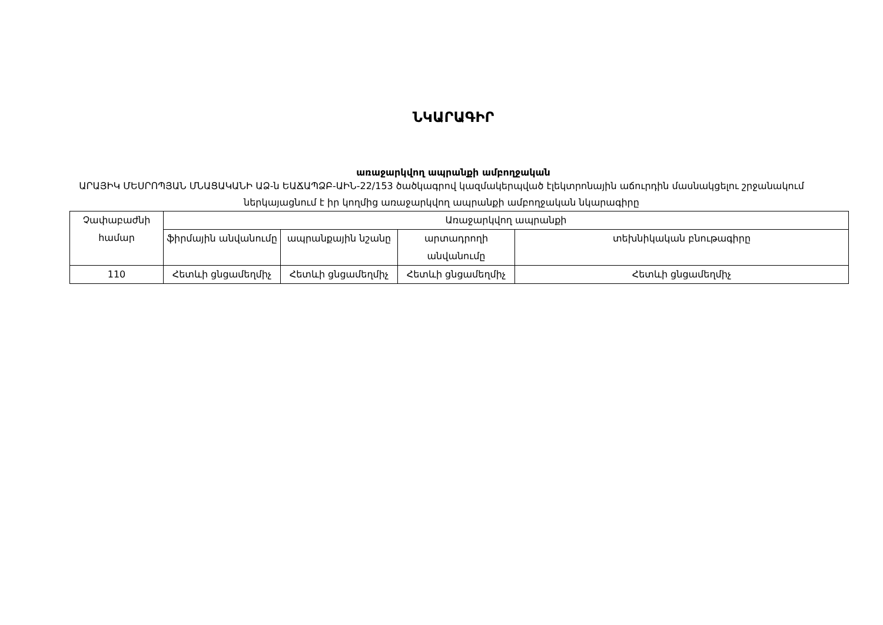ՆԿԱՐԱԳԻՐ
առաջարկվող ապրանքի ամբողջական
ԱՐԱՅԻԿ ՄԵՍՐՈՊՅԱՆ ՄՆԱՑԱԿԱՆԻ ԱՁ-ն ԵԱՃԱՊՁԲ-ԱԻՆ-22/153 ծածկագրով կազմակերպված էլեկտրոնային աճուրդին մասնակցելու շրջանակում ներկայացնում է իր կողմից առաջարկվող ապրանքի ամբողջական նկարագիրը
| Չափաբաժնի համար | Առաջարկվող ապրանքի | | | |
| --- | --- | --- | --- | --- |
| | ֆիրմային անվանումը | ապրանքային նշանը | արտադրողի անվանումը | տեխնիկական բնութագիրը |
| 110 | Հետևի ցնցամեղմիչ | Հետևի ցնցամեղմիչ | Հետևի ցնցամեղմիչ | Հետևի ցնցամեղմիչ |